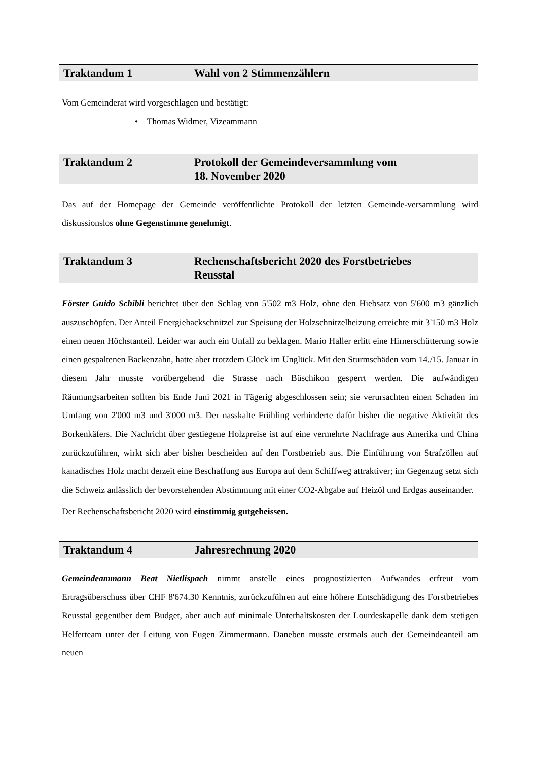Traktandum 1 Wahl von 2 Stimmenzählern
Vom Gemeinderat wird vorgeschlagen und bestätigt:
• Thomas Widmer, Vizeammann
Traktandum 2 Protokoll der Gemeindeversammlung vom
18. November 2020
Das auf der Homepage der Gemeinde veröffentlichte Protokoll der letzten Gemeinde-versammlung wird diskussionslos ohne Gegenstimme genehmigt.
Traktandum 3 Rechenschaftsbericht 2020 des Forstbetriebes
Reusstal
Förster Guido Schibli berichtet über den Schlag von 5'502 m3 Holz, ohne den Hiebsatz von 5'600 m3 gänzlich auszuschöpfen. Der Anteil Energiehackschnitzel zur Speisung der Holzschnitzelheizung erreichte mit 3'150 m3 Holz einen neuen Höchstanteil. Leider war auch ein Unfall zu beklagen. Mario Haller erlitt eine Hirnerschütterung sowie einen gespaltenen Backenzahn, hatte aber trotzdem Glück im Unglück. Mit den Sturmschäden vom 14./15. Januar in diesem Jahr musste vorübergehend die Strasse nach Büschikon gesperrt werden. Die aufwändigen Räumungsarbeiten sollten bis Ende Juni 2021 in Tägerig abgeschlossen sein; sie verursachten einen Schaden im Umfang von 2'000 m3 und 3'000 m3. Der nasskalte Frühling verhinderte dafür bisher die negative Aktivität des Borkenkäfers. Die Nachricht über gestiegene Holzpreise ist auf eine vermehrte Nachfrage aus Amerika und China zurückzuführen, wirkt sich aber bisher bescheiden auf den Forstbetrieb aus. Die Einführung von Strafzöllen auf kanadisches Holz macht derzeit eine Beschaffung aus Europa auf dem Schiffweg attraktiver; im Gegenzug setzt sich die Schweiz anlässlich der bevorstehenden Abstimmung mit einer CO2-Abgabe auf Heizöl und Erdgas auseinander.
Der Rechenschaftsbericht 2020 wird einstimmig gutgeheissen.
Traktandum 4 Jahresrechnung 2020
Gemeindeammann Beat Nietlispach nimmt anstelle eines prognostizierten Aufwandes erfreut vom Ertragsüberschuss über CHF 8'674.30 Kenntnis, zurückzuführen auf eine höhere Entschädigung des Forstbetriebes Reusstal gegenüber dem Budget, aber auch auf minimale Unterhaltskosten der Lourdeskapelle dank dem stetigen Helferteam unter der Leitung von Eugen Zimmermann. Daneben musste erstmals auch der Gemeindeanteil am neuen